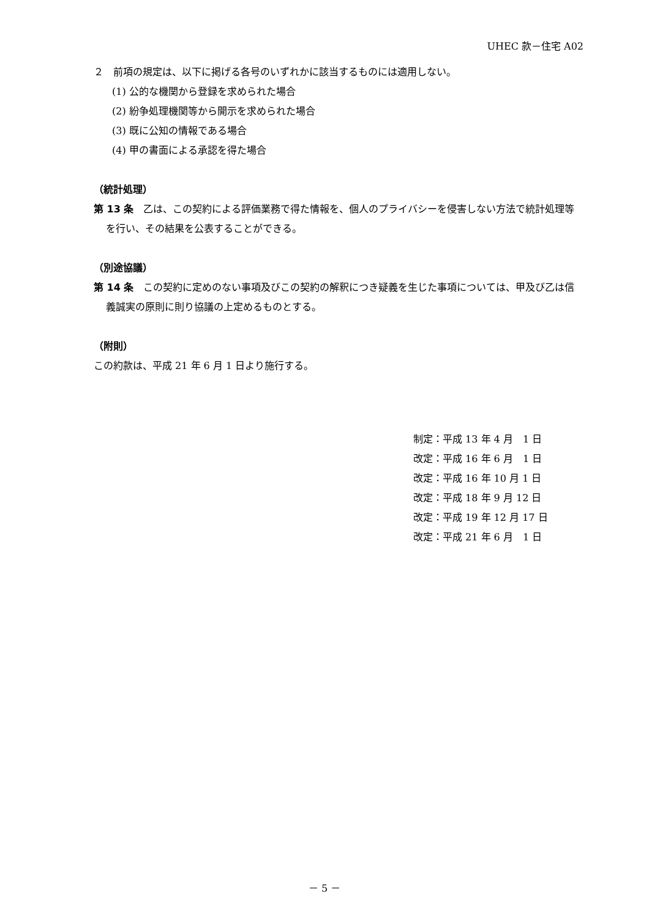UHEC 款－住宅 A02
２　前項の規定は、以下に掲げる各号のいずれかに該当するものには適用しない。
(1) 公的な機関から登録を求められた場合
(2) 紛争処理機関等から開示を求められた場合
(3) 既に公知の情報である場合
(4) 甲の書面による承認を得た場合
（統計処理）
第 13 条　乙は、この契約による評価業務で得た情報を、個人のプライバシーを侵害しない方法で統計処理等を行い、その結果を公表することができる。
（別途協議）
第 14 条　この契約に定めのない事項及びこの契約の解釈につき疑義を生じた事項については、甲及び乙は信義誠実の原則に則り協議の上定めるものとする。
（附則）
この約款は、平成 21 年 6 月 1 日より施行する。
制定：平成 13 年 4 月　1 日
改定：平成 16 年 6 月　1 日
改定：平成 16 年 10 月 1 日
改定：平成 18 年 9 月 12 日
改定：平成 19 年 12 月 17 日
改定：平成 21 年 6 月　1 日
－ 5 －